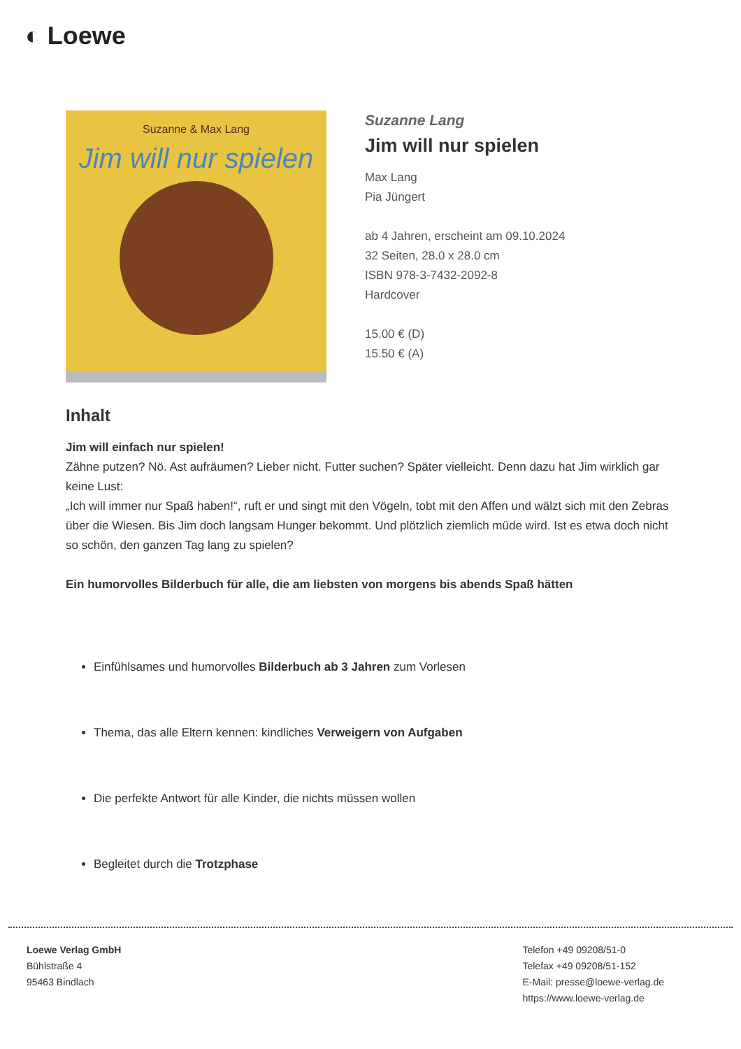◐ Loewe
Suzanne & Max Lang
Jim will nur spielen
Suzanne Lang
Jim will nur spielen
Max Lang
Pia Jüngert
ab 4 Jahren, erscheint am 09.10.2024
32 Seiten, 28.0 x 28.0 cm
ISBN 978-3-7432-2092-8
Hardcover
15.00 € (D)
15.50 € (A)
Inhalt
Jim will einfach nur spielen!
Zähne putzen? Nö. Ast aufräumen? Lieber nicht. Futter suchen? Später vielleicht. Denn dazu hat Jim wirklich gar keine Lust:
„Ich will immer nur Spaß haben!“, ruft er und singt mit den Vögeln, tobt mit den Affen und wälzt sich mit den Zebras über die Wiesen. Bis Jim doch langsam Hunger bekommt. Und plötzlich ziemlich müde wird. Ist es etwa doch nicht so schön, den ganzen Tag lang zu spielen?
Ein humorvolles Bilderbuch für alle, die am liebsten von morgens bis abends Spaß hätten
Einfühlsames und humorvolles Bilderbuch ab 3 Jahren zum Vorlesen
Thema, das alle Eltern kennen: kindliches Verweigern von Aufgaben
Die perfekte Antwort für alle Kinder, die nichts müssen wollen
Begleitet durch die Trotzphase
Loewe Verlag GmbH
Bühlstraße 4
95463 Bindlach
Telefon +49 09208/51-0
Telefax +49 09208/51-152
E-Mail: presse@loewe-verlag.de
https://www.loewe-verlag.de